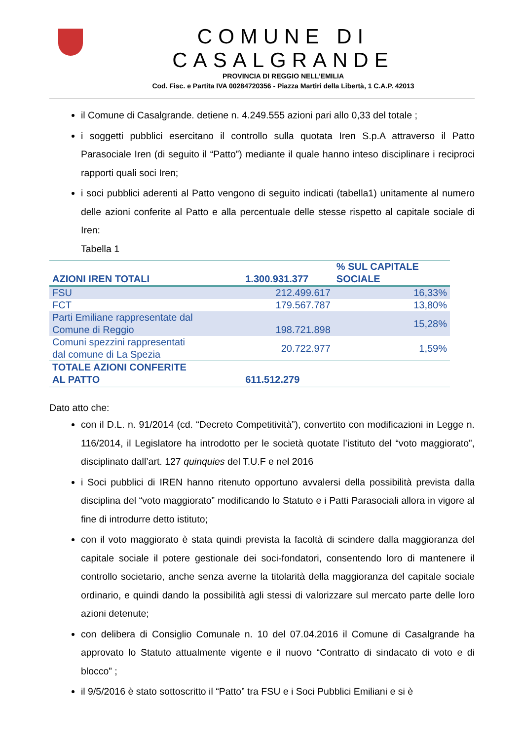COMUNE DI CASALGRANDE
PROVINCIA DI REGGIO NELL’EMILIA
Cod. Fisc. e Partita IVA 00284720356 - Piazza Martiri della Libertà, 1 C.A.P. 42013
il Comune di Casalgrande. detiene n. 4.249.555 azioni pari allo 0,33 del totale ;
i soggetti pubblici esercitano il controllo sulla quotata Iren S.p.A attraverso il Patto Parasociale Iren (di seguito il “Patto”) mediante il quale hanno inteso disciplinare i reciproci rapporti quali soci Iren;
i soci pubblici aderenti al Patto vengono di seguito indicati (tabella1) unitamente al numero delle azioni conferite al Patto e alla percentuale delle stesse rispetto al capitale sociale di Iren:
Tabella 1
| AZIONI IREN TOTALI | 1.300.931.377 | % SUL CAPITALE SOCIALE |
| --- | --- | --- |
| FSU | 212.499.617 | 16,33% |
| FCT | 179.567.787 | 13,80% |
| Parti Emiliane rappresentate dal Comune di Reggio | 198.721.898 | 15,28% |
| Comuni spezzini rappresentati dal comune di La Spezia | 20.722.977 | 1,59% |
| TOTALE AZIONI CONFERITE AL PATTO | 611.512.279 | |
Dato atto che:
con il D.L. n. 91/2014 (cd. “Decreto Competitività”), convertito con modificazioni in Legge n. 116/2014, il Legislatore ha introdotto per le società quotate l’istituto del “voto maggiorato”, disciplinato dall’art. 127 quinquies del T.U.F e nel 2016
i Soci pubblici di IREN hanno ritenuto opportuno avvalersi della possibilità prevista dalla disciplina del “voto maggiorato” modificando lo Statuto e i Patti Parasociali allora in vigore al fine di introdurre detto istituto;
con il voto maggiorato è stata quindi prevista la facoltà di scindere dalla maggioranza del capitale sociale il potere gestionale dei soci-fondatori, consentendo loro di mantenere il controllo societario, anche senza averne la titolarità della maggioranza del capitale sociale ordinario, e quindi dando la possibilità agli stessi di valorizzare sul mercato parte delle loro azioni detenute;
con delibera di Consiglio Comunale n. 10 del 07.04.2016 il Comune di Casalgrande ha approvato lo Statuto attualmente vigente e il nuovo “Contratto di sindacato di voto e di blocco” ;
il 9/5/2016 è stato sottoscritto il “Patto” tra FSU e i Soci Pubblici Emiliani e si è